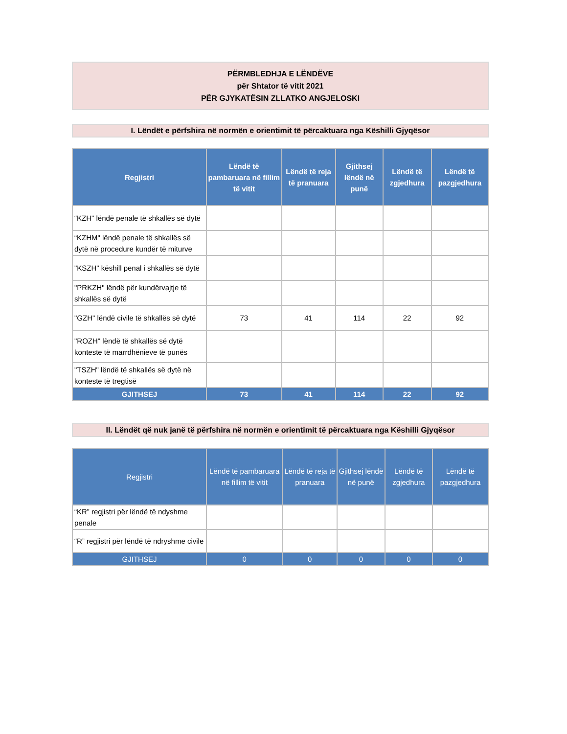PËRMBLEDHJA E LËNDËVE
për Shtator të vitit 2021
PËR GJYKATËSIN ZLLATKO ANGJELOSKI
I. Lëndët e përfshira në normën e orientimit të përcaktuara nga Këshilli Gjyqësor
| Regjistri | Lëndë të pambaruara në fillim të vitit | Lëndë të reja të pranuara | Gjithsej lëndë në punë | Lëndë të zgjedhura | Lëndë të pazgjedhura |
| --- | --- | --- | --- | --- | --- |
| “KZH" lëndë penale të shkallës së dytë | | | | | |
| “KZHM" lëndë penale të shkallës së dytë në procedure kundër të miturve | | | | | |
| "KSZH" këshill penal i shkallës së dytë | | | | | |
| "PRKZH" lëndë për kundërvajtje të shkallës së dytë | | | | | |
| "GZH" lëndë civile të shkallës së dytë | 73 | 41 | 114 | 22 | 92 |
| "ROZH" lëndë të shkallës së dytë konteste të marrdhënieve të punës | | | | | |
| "TSZH" lëndë të shkallës së dytë në konteste të tregtisë | | | | | |
| GJITHSEJ | 73 | 41 | 114 | 22 | 92 |
II. Lëndët që nuk janë të përfshira në normën e orientimit të përcaktuara nga Këshilli Gjyqësor
| Regjistri | Lëndë të pambaruara në fillim të vitit | Lëndë të reja të pranuara | Gjithsej lëndë në punë | Lëndë të zgjedhura | Lëndë të pazgjedhura |
| --- | --- | --- | --- | --- | --- |
| “KR” regjistri për lëndë të ndyshme penale | | | | | |
| “R” regjistri për lëndë të ndryshme civile | | | | | |
| GJITHSEJ | 0 | 0 | 0 | 0 | 0 |